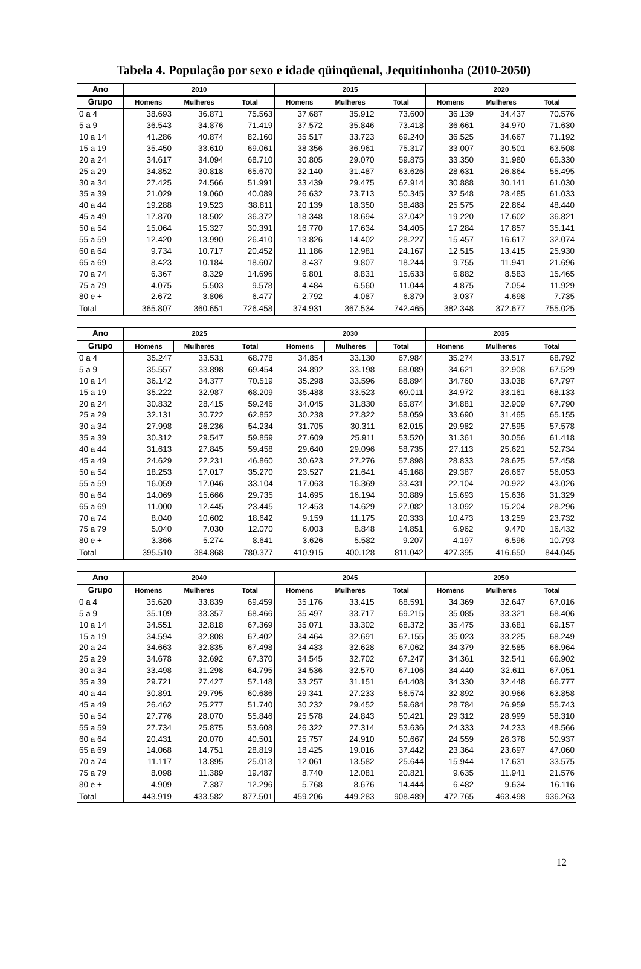Tabela 4. População por sexo e idade qüinqüenal, Jequitinhonha (2010-2050)
| Ano | 2010 | | | 2015 | | | 2020 | | |
| --- | --- | --- | --- | --- | --- | --- | --- | --- | --- |
| Grupo | Homens | Mulheres | Total | Homens | Mulheres | Total | Homens | Mulheres | Total |
| 0 a 4 | 38.693 | 36.871 | 75.563 | 37.687 | 35.912 | 73.600 | 36.139 | 34.437 | 70.576 |
| 5 a 9 | 36.543 | 34.876 | 71.419 | 37.572 | 35.846 | 73.418 | 36.661 | 34.970 | 71.630 |
| 10 a 14 | 41.286 | 40.874 | 82.160 | 35.517 | 33.723 | 69.240 | 36.525 | 34.667 | 71.192 |
| 15 a 19 | 35.450 | 33.610 | 69.061 | 38.356 | 36.961 | 75.317 | 33.007 | 30.501 | 63.508 |
| 20 a 24 | 34.617 | 34.094 | 68.710 | 30.805 | 29.070 | 59.875 | 33.350 | 31.980 | 65.330 |
| 25 a 29 | 34.852 | 30.818 | 65.670 | 32.140 | 31.487 | 63.626 | 28.631 | 26.864 | 55.495 |
| 30 a 34 | 27.425 | 24.566 | 51.991 | 33.439 | 29.475 | 62.914 | 30.888 | 30.141 | 61.030 |
| 35 a 39 | 21.029 | 19.060 | 40.089 | 26.632 | 23.713 | 50.345 | 32.548 | 28.485 | 61.033 |
| 40 a 44 | 19.288 | 19.523 | 38.811 | 20.139 | 18.350 | 38.488 | 25.575 | 22.864 | 48.440 |
| 45 a 49 | 17.870 | 18.502 | 36.372 | 18.348 | 18.694 | 37.042 | 19.220 | 17.602 | 36.821 |
| 50 a 54 | 15.064 | 15.327 | 30.391 | 16.770 | 17.634 | 34.405 | 17.284 | 17.857 | 35.141 |
| 55 a 59 | 12.420 | 13.990 | 26.410 | 13.826 | 14.402 | 28.227 | 15.457 | 16.617 | 32.074 |
| 60 a 64 | 9.734 | 10.717 | 20.452 | 11.186 | 12.981 | 24.167 | 12.515 | 13.415 | 25.930 |
| 65 a 69 | 8.423 | 10.184 | 18.607 | 8.437 | 9.807 | 18.244 | 9.755 | 11.941 | 21.696 |
| 70 a 74 | 6.367 | 8.329 | 14.696 | 6.801 | 8.831 | 15.633 | 6.882 | 8.583 | 15.465 |
| 75 a 79 | 4.075 | 5.503 | 9.578 | 4.484 | 6.560 | 11.044 | 4.875 | 7.054 | 11.929 |
| 80 e + | 2.672 | 3.806 | 6.477 | 2.792 | 4.087 | 6.879 | 3.037 | 4.698 | 7.735 |
| Total | 365.807 | 360.651 | 726.458 | 374.931 | 367.534 | 742.465 | 382.348 | 372.677 | 755.025 |
| Ano | 2025 | | | 2030 | | | 2035 | | |
| --- | --- | --- | --- | --- | --- | --- | --- | --- | --- |
| Grupo | Homens | Mulheres | Total | Homens | Mulheres | Total | Homens | Mulheres | Total |
| 0 a 4 | 35.247 | 33.531 | 68.778 | 34.854 | 33.130 | 67.984 | 35.274 | 33.517 | 68.792 |
| 5 a 9 | 35.557 | 33.898 | 69.454 | 34.892 | 33.198 | 68.089 | 34.621 | 32.908 | 67.529 |
| 10 a 14 | 36.142 | 34.377 | 70.519 | 35.298 | 33.596 | 68.894 | 34.760 | 33.038 | 67.797 |
| 15 a 19 | 35.222 | 32.987 | 68.209 | 35.488 | 33.523 | 69.011 | 34.972 | 33.161 | 68.133 |
| 20 a 24 | 30.832 | 28.415 | 59.246 | 34.045 | 31.830 | 65.874 | 34.881 | 32.909 | 67.790 |
| 25 a 29 | 32.131 | 30.722 | 62.852 | 30.238 | 27.822 | 58.059 | 33.690 | 31.465 | 65.155 |
| 30 a 34 | 27.998 | 26.236 | 54.234 | 31.705 | 30.311 | 62.015 | 29.982 | 27.595 | 57.578 |
| 35 a 39 | 30.312 | 29.547 | 59.859 | 27.609 | 25.911 | 53.520 | 31.361 | 30.056 | 61.418 |
| 40 a 44 | 31.613 | 27.845 | 59.458 | 29.640 | 29.096 | 58.735 | 27.113 | 25.621 | 52.734 |
| 45 a 49 | 24.629 | 22.231 | 46.860 | 30.623 | 27.276 | 57.898 | 28.833 | 28.625 | 57.458 |
| 50 a 54 | 18.253 | 17.017 | 35.270 | 23.527 | 21.641 | 45.168 | 29.387 | 26.667 | 56.053 |
| 55 a 59 | 16.059 | 17.046 | 33.104 | 17.063 | 16.369 | 33.431 | 22.104 | 20.922 | 43.026 |
| 60 a 64 | 14.069 | 15.666 | 29.735 | 14.695 | 16.194 | 30.889 | 15.693 | 15.636 | 31.329 |
| 65 a 69 | 11.000 | 12.445 | 23.445 | 12.453 | 14.629 | 27.082 | 13.092 | 15.204 | 28.296 |
| 70 a 74 | 8.040 | 10.602 | 18.642 | 9.159 | 11.175 | 20.333 | 10.473 | 13.259 | 23.732 |
| 75 a 79 | 5.040 | 7.030 | 12.070 | 6.003 | 8.848 | 14.851 | 6.962 | 9.470 | 16.432 |
| 80 e + | 3.366 | 5.274 | 8.641 | 3.626 | 5.582 | 9.207 | 4.197 | 6.596 | 10.793 |
| Total | 395.510 | 384.868 | 780.377 | 410.915 | 400.128 | 811.042 | 427.395 | 416.650 | 844.045 |
| Ano | 2040 | | | 2045 | | | 2050 | | |
| --- | --- | --- | --- | --- | --- | --- | --- | --- | --- |
| Grupo | Homens | Mulheres | Total | Homens | Mulheres | Total | Homens | Mulheres | Total |
| 0 a 4 | 35.620 | 33.839 | 69.459 | 35.176 | 33.415 | 68.591 | 34.369 | 32.647 | 67.016 |
| 5 a 9 | 35.109 | 33.357 | 68.466 | 35.497 | 33.717 | 69.215 | 35.085 | 33.321 | 68.406 |
| 10 a 14 | 34.551 | 32.818 | 67.369 | 35.071 | 33.302 | 68.372 | 35.475 | 33.681 | 69.157 |
| 15 a 19 | 34.594 | 32.808 | 67.402 | 34.464 | 32.691 | 67.155 | 35.023 | 33.225 | 68.249 |
| 20 a 24 | 34.663 | 32.835 | 67.498 | 34.433 | 32.628 | 67.062 | 34.379 | 32.585 | 66.964 |
| 25 a 29 | 34.678 | 32.692 | 67.370 | 34.545 | 32.702 | 67.247 | 34.361 | 32.541 | 66.902 |
| 30 a 34 | 33.498 | 31.298 | 64.795 | 34.536 | 32.570 | 67.106 | 34.440 | 32.611 | 67.051 |
| 35 a 39 | 29.721 | 27.427 | 57.148 | 33.257 | 31.151 | 64.408 | 34.330 | 32.448 | 66.777 |
| 40 a 44 | 30.891 | 29.795 | 60.686 | 29.341 | 27.233 | 56.574 | 32.892 | 30.966 | 63.858 |
| 45 a 49 | 26.462 | 25.277 | 51.740 | 30.232 | 29.452 | 59.684 | 28.784 | 26.959 | 55.743 |
| 50 a 54 | 27.776 | 28.070 | 55.846 | 25.578 | 24.843 | 50.421 | 29.312 | 28.999 | 58.310 |
| 55 a 59 | 27.734 | 25.875 | 53.608 | 26.322 | 27.314 | 53.636 | 24.333 | 24.233 | 48.566 |
| 60 a 64 | 20.431 | 20.070 | 40.501 | 25.757 | 24.910 | 50.667 | 24.559 | 26.378 | 50.937 |
| 65 a 69 | 14.068 | 14.751 | 28.819 | 18.425 | 19.016 | 37.442 | 23.364 | 23.697 | 47.060 |
| 70 a 74 | 11.117 | 13.895 | 25.013 | 12.061 | 13.582 | 25.644 | 15.944 | 17.631 | 33.575 |
| 75 a 79 | 8.098 | 11.389 | 19.487 | 8.740 | 12.081 | 20.821 | 9.635 | 11.941 | 21.576 |
| 80 e + | 4.909 | 7.387 | 12.296 | 5.768 | 8.676 | 14.444 | 6.482 | 9.634 | 16.116 |
| Total | 443.919 | 433.582 | 877.501 | 459.206 | 449.283 | 908.489 | 472.765 | 463.498 | 936.263 |
12